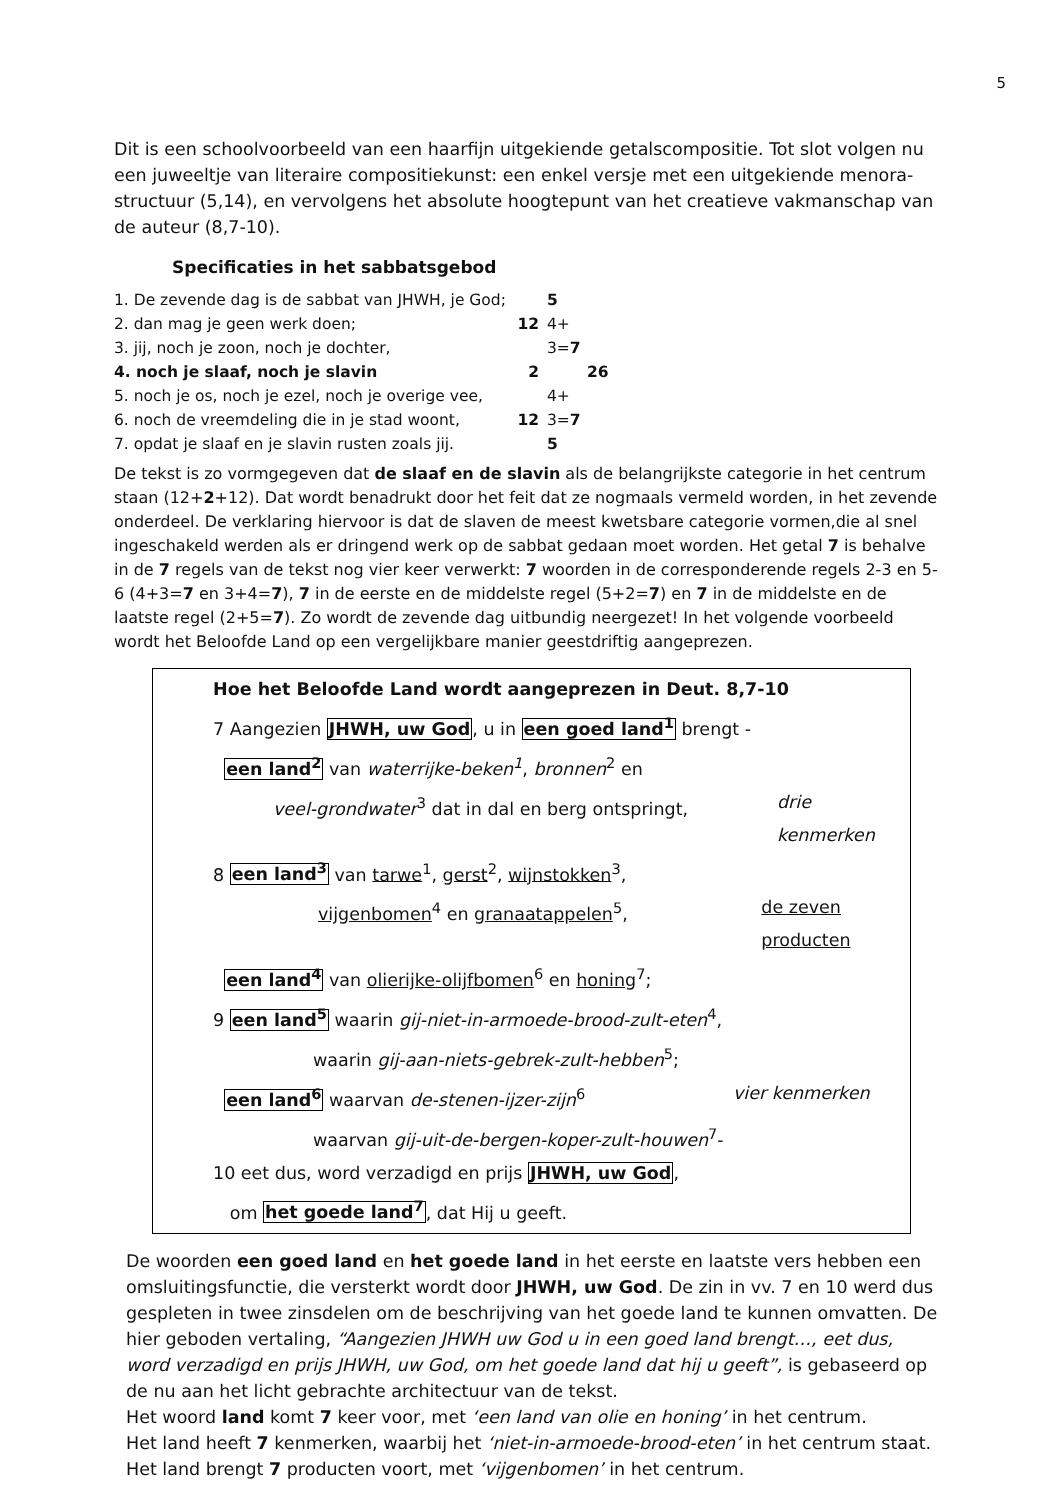5
Dit is een schoolvoorbeeld van een haarfijn uitgekiende getalscompositie. Tot slot volgen nu een juweeltje van literaire compositiekunst: een enkel versje met een uitgekiende menora-structuur (5,14), en vervolgens het absolute hoogtepunt van het creatieve vakmanschap van de auteur (8,7-10).
Specificaties in het sabbatsgebod
1. De zevende dag is de sabbat van JHWH, je God; 5
2. dan mag je geen werk doen; 12 4+
3. jij, noch je zoon, noch je dochter, 3=7
4. noch je slaaf, noch je slavin 2 26
5. noch je os, noch je ezel, noch je overige vee, 4+
6. noch de vreemdeling die in je stad woont, 12 3=7
7. opdat je slaaf en je slavin rusten zoals jij. 5
De tekst is zo vormgegeven dat de slaaf en de slavin als de belangrijkste categorie in het centrum staan (12+2+12). Dat wordt benadrukt door het feit dat ze nogmaals vermeld worden, in het zevende onderdeel. De verklaring hiervoor is dat de slaven de meest kwetsbare categorie vormen,die al snel ingeschakeld werden als er dringend werk op de sabbat gedaan moet worden. Het getal 7 is behalve in de 7 regels van de tekst nog vier keer verwerkt: 7 woorden in de corresponderende regels 2-3 en 5-6 (4+3=7 en 3+4=7), 7 in de eerste en de middelste regel (5+2=7) en 7 in de middelste en de laatste regel (2+5=7). Zo wordt de zevende dag uitbundig neergezet! In het volgende voorbeeld wordt het Beloofde Land op een vergelijkbare manier geestdriftig aangeprezen.
Hoe het Beloofde Land wordt aangeprezen in Deut. 8,7-10
7 Aangezien JHWH, uw God, u in een goed land<sup>1</sup> brengt -
een land<sup>2</sup> van waterrijke-beken<sup>1</sup>, bronnen<sup>2</sup> en
veel-grondwater<sup>3</sup> dat in dal en berg ontspringt, drie kenmerken
8 een land<sup>3</sup> van tarwe<sup>1</sup>, gerst<sup>2</sup>, wijnstokken<sup>3</sup>,
vijgenbomen<sup>4</sup> en granaatappelen<sup>5</sup>, de zeven producten
een land<sup>4</sup> van olierijke-olijfbomen<sup>6</sup> en honing<sup>7</sup>;
9 een land<sup>5</sup> waarin gij-niet-in-armoede-brood-zult-eten<sup>4</sup>,
waarin gij-aan-niets-gebrek-zult-hebben<sup>5</sup>;
een land<sup>6</sup> waarvan de-stenen-ijzer-zijn<sup>6</sup> vier kenmerken
waarvan gij-uit-de-bergen-koper-zult-houwen<sup>7</sup>-
10 eet dus, word verzadigd en prijs JHWH, uw God,
om het goede land<sup>7</sup>, dat Hij u geeft.
De woorden een goed land en het goede land in het eerste en laatste vers hebben een omsluitingsfunctie, die versterkt wordt door JHWH, uw God. De zin in vv. 7 en 10 werd dus gespleten in twee zinsdelen om de beschrijving van het goede land te kunnen omvatten. De hier geboden vertaling, “Aangezien JHWH uw God u in een goed land brengt…, eet dus, word verzadigd en prijs JHWH, uw God, om het goede land dat hij u geeft”, is gebaseerd op de nu aan het licht gebrachte architectuur van de tekst.
Het woord land komt 7 keer voor, met ‘een land van olie en honing’ in het centrum.
Het land heeft 7 kenmerken, waarbij het ‘niet-in-armoede-brood-eten’ in het centrum staat.
Het land brengt 7 producten voort, met ‘vijgenbomen’ in het centrum.